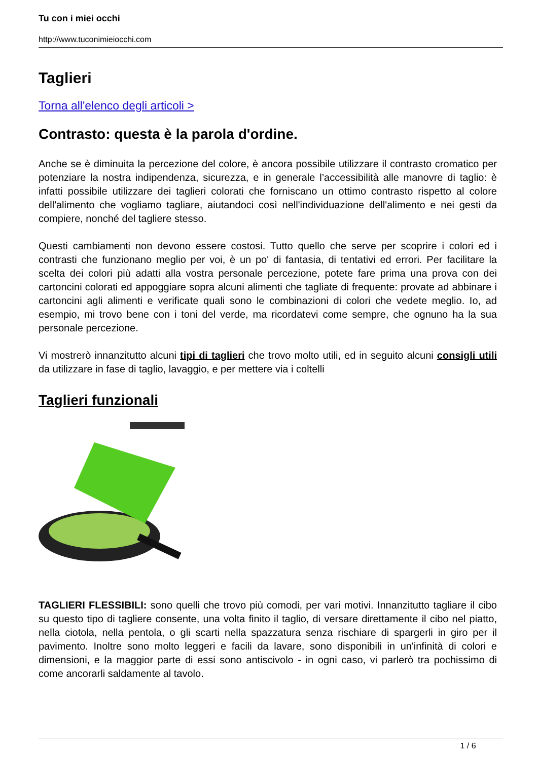Tu con i miei occhi
http://www.tuconimieiocchi.com
Taglieri
Torna all'elenco degli articoli >
Contrasto: questa è la parola d'ordine.
Anche se è diminuita la percezione del colore, è ancora possibile utilizzare il contrasto cromatico per potenziare la nostra indipendenza, sicurezza, e in generale l’accessibilità alle manovre di taglio: è infatti possibile utilizzare dei taglieri colorati che forniscano un ottimo contrasto rispetto al colore dell'alimento che vogliamo tagliare, aiutandoci così nell'individuazione dell'alimento e nei gesti da compiere, nonché del tagliere stesso.
Questi cambiamenti non devono essere costosi. Tutto quello che serve per scoprire i colori ed i contrasti che funzionano meglio per voi, è un po' di fantasia, di tentativi ed errori. Per facilitare la scelta dei colori più adatti alla vostra personale percezione, potete fare prima una prova con dei cartoncini colorati ed appoggiare sopra alcuni alimenti che tagliate di frequente: provate ad abbinare i cartoncini agli alimenti e verificate quali sono le combinazioni di colori che vedete meglio. Io, ad esempio, mi trovo bene con i toni del verde, ma ricordatevi come sempre, che ognuno ha la sua personale percezione.
Vi mostrerò innanzitutto alcuni tipi di taglieri che trovo molto utili, ed in seguito alcuni consigli utili da utilizzare in fase di taglio, lavaggio, e per mettere via i coltelli
Taglieri funzionali
TAGLIERI FLESSIBILI: sono quelli che trovo più comodi, per vari motivi. Innanzitutto tagliare il cibo su questo tipo di tagliere consente, una volta finito il taglio, di versare direttamente il cibo nel piatto, nella ciotola, nella pentola, o gli scarti nella spazzatura senza rischiare di spargerli in giro per il pavimento. Inoltre sono molto leggeri e facili da lavare, sono disponibili in un'infinità di colori e dimensioni, e la maggior parte di essi sono antiscivolo - in ogni caso, vi parlerò tra pochissimo di come ancorarli saldamente al tavolo.
1 / 6